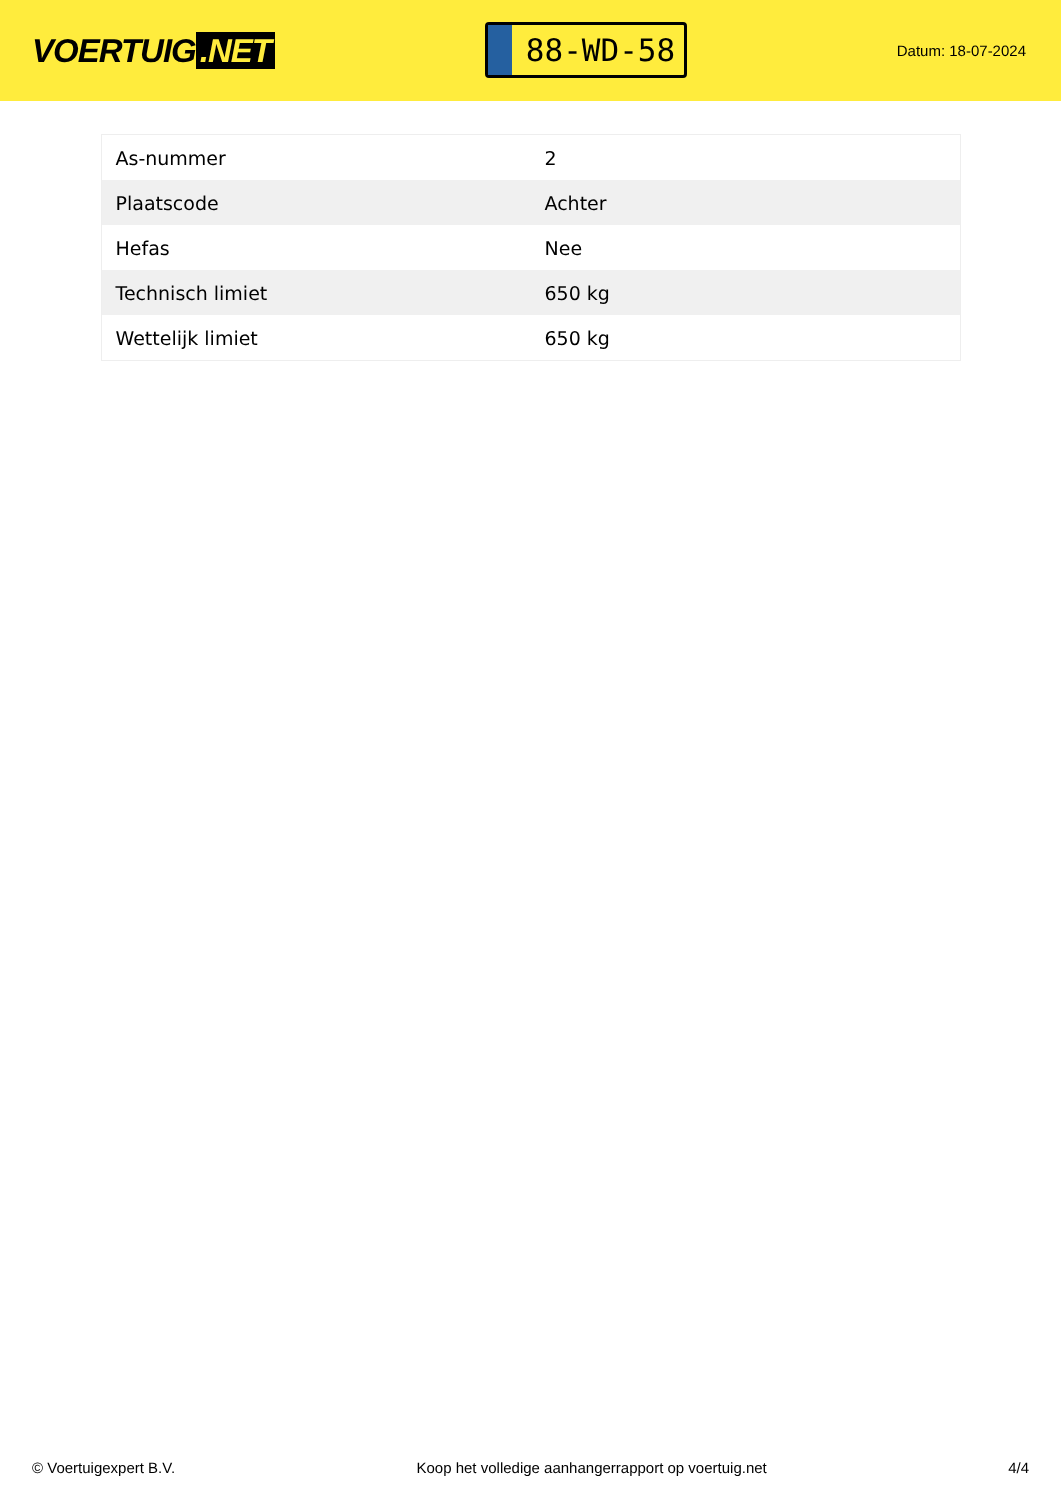VOERTUIG.NET
88-WD-58
Datum: 18-07-2024
| As-nummer | 2 |
| Plaatscode | Achter |
| Hefas | Nee |
| Technisch limiet | 650 kg |
| Wettelijk limiet | 650 kg |
© Voertuigexpert B.V. Koop het volledige aanhangerrapport op voertuig.net 4/4